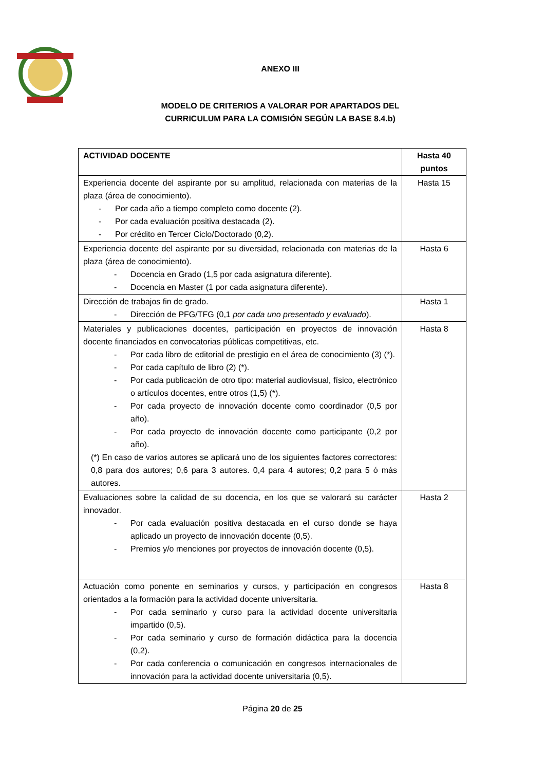ANEXO III
MODELO DE CRITERIOS A VALORAR POR APARTADOS DEL
CURRICULUM PARA LA COMISIÓN SEGÚN LA BASE 8.4.b)
| ACTIVIDAD DOCENTE | Hasta 40 puntos |
| --- | --- |
| Experiencia docente del aspirante por su amplitud, relacionada con materias de la plaza (área de conocimiento). - Por cada año a tiempo completo como docente (2). - Por cada evaluación positiva destacada (2). - Por crédito en Tercer Ciclo/Doctorado (0,2). | Hasta 15 |
| Experiencia docente del aspirante por su diversidad, relacionada con materias de la plaza (área de conocimiento). - Docencia en Grado (1,5 por cada asignatura diferente). - Docencia en Master (1 por cada asignatura diferente). | Hasta 6 |
| Dirección de trabajos fin de grado. - Dirección de PFG/TFG (0,1 por cada uno presentado y evaluado ). | Hasta 1 |
| Materiales y publicaciones docentes, participación en proyectos de innovación docente financiados en convocatorias públicas competitivas, etc. - Por cada libro de editorial de prestigio en el área de conocimiento (3) (*). - Por cada capítulo de libro (2) (*). - Por cada publicación de otro tipo: material audiovisual, físico, electrónico o artículos docentes, entre otros (1,5) (*). - Por cada proyecto de innovación docente como coordinador (0,5 por año). - Por cada proyecto de innovación docente como participante (0,2 por año). (*) En caso de varios autores se aplicará uno de los siguientes factores correctores: 0,8 para dos autores; 0,6 para 3 autores. 0,4 para 4 autores; 0,2 para 5 ó más autores. | Hasta 8 |
| Evaluaciones sobre la calidad de su docencia, en los que se valorará su carácter innovador. - Por cada evaluación positiva destacada en el curso donde se haya aplicado un proyecto de innovación docente (0,5). - Premios y/o menciones por proyectos de innovación docente (0,5). | Hasta 2 |
| Actuación como ponente en seminarios y cursos, y participación en congresos orientados a la formación para la actividad docente universitaria. - Por cada seminario y curso para la actividad docente universitaria impartido (0,5). - Por cada seminario y curso de formación didáctica para la docencia (0,2). - Por cada conferencia o comunicación en congresos internacionales de innovación para la actividad docente universitaria (0,5). | Hasta 8 |
Página 20 de 25